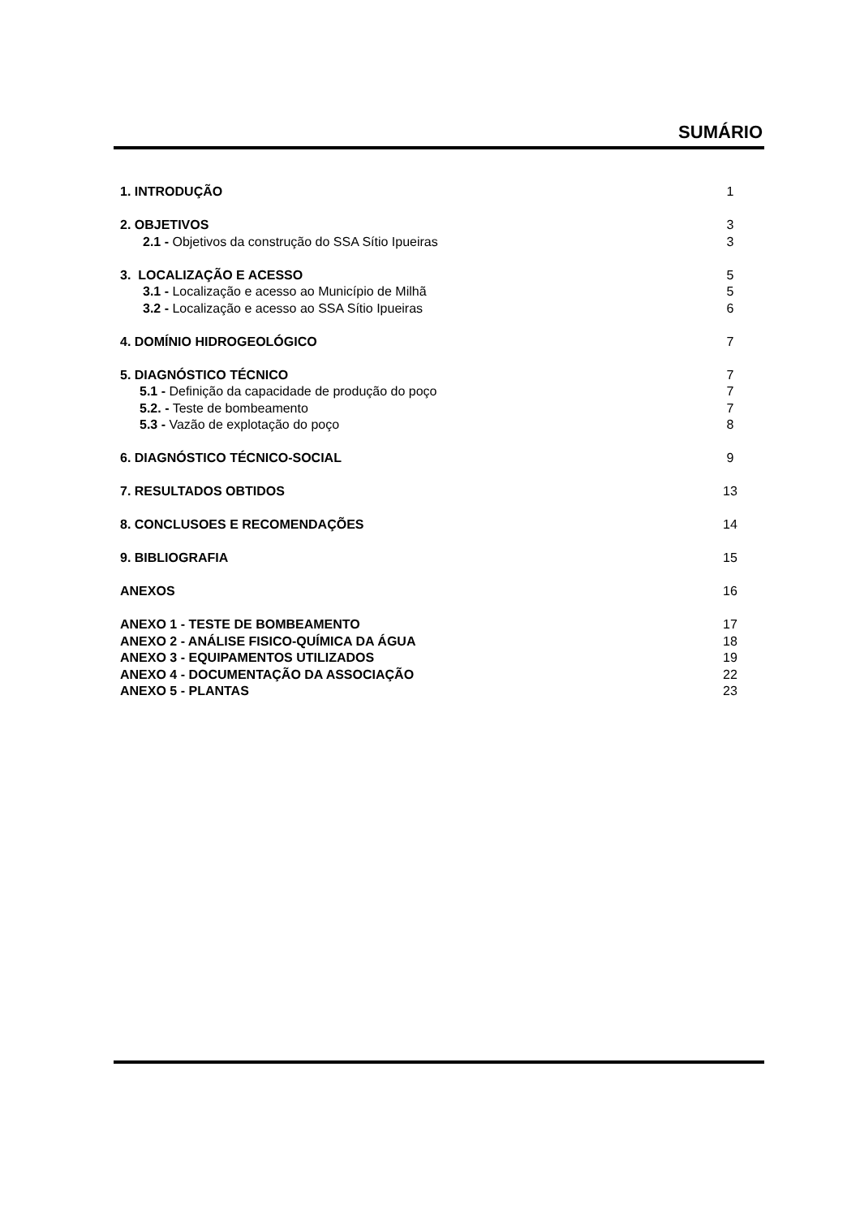SUMÁRIO
1. INTRODUÇÃO 1
2. OBJETIVOS 3
2.1 - Objetivos da construção do SSA Sítio Ipueiras 3
3. LOCALIZAÇÃO E ACESSO 5
3.1 - Localização e acesso ao Município de Milhã 5
3.2 - Localização e acesso ao SSA Sítio Ipueiras 6
4. DOMÍNIO HIDROGEOLÓGICO 7
5. DIAGNÓSTICO TÉCNICO 7
5.1 - Definição da capacidade de produção do poço 7
5.2. - Teste de bombeamento 7
5.3 - Vazão de explotação do poço 8
6. DIAGNÓSTICO TÉCNICO-SOCIAL 9
7. RESULTADOS OBTIDOS 13
8. CONCLUSOES E RECOMENDAÇÕES 14
9. BIBLIOGRAFIA 15
ANEXOS 16
ANEXO 1 - TESTE DE BOMBEAMENTO 17
ANEXO 2 - ANÁLISE FISICO-QUÍMICA DA ÁGUA 18
ANEXO 3 - EQUIPAMENTOS UTILIZADOS 19
ANEXO 4 - DOCUMENTAÇÃO DA ASSOCIAÇÃO 22
ANEXO 5 - PLANTAS 23